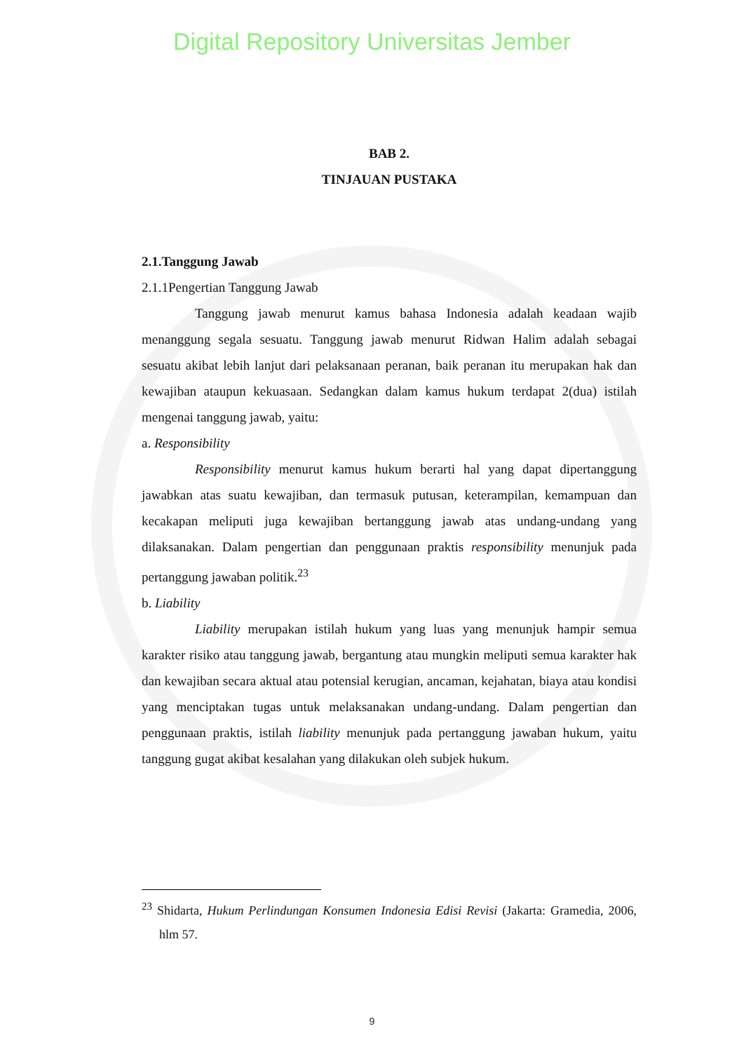Digital Repository Universitas Jember
BAB 2.
TINJAUAN PUSTAKA
2.1.Tanggung Jawab
2.1.1Pengertian Tanggung Jawab
Tanggung jawab menurut kamus bahasa Indonesia adalah keadaan wajib menanggung segala sesuatu. Tanggung jawab menurut Ridwan Halim adalah sebagai sesuatu akibat lebih lanjut dari pelaksanaan peranan, baik peranan itu merupakan hak dan kewajiban ataupun kekuasaan. Sedangkan dalam kamus hukum terdapat 2(dua) istilah mengenai tanggung jawab, yaitu:
a. Responsibility
Responsibility menurut kamus hukum berarti hal yang dapat dipertanggung jawabkan atas suatu kewajiban, dan termasuk putusan, keterampilan, kemampuan dan kecakapan meliputi juga kewajiban bertanggung jawab atas undang-undang yang dilaksanakan. Dalam pengertian dan penggunaan praktis responsibility menunjuk pada pertanggung jawaban politik.<sup>23</sup>
b. Liability
Liability merupakan istilah hukum yang luas yang menunjuk hampir semua karakter risiko atau tanggung jawab, bergantung atau mungkin meliputi semua karakter hak dan kewajiban secara aktual atau potensial kerugian, ancaman, kejahatan, biaya atau kondisi yang menciptakan tugas untuk melaksanakan undang-undang. Dalam pengertian dan penggunaan praktis, istilah liability menunjuk pada pertanggung jawaban hukum, yaitu tanggung gugat akibat kesalahan yang dilakukan oleh subjek hukum.
<sup>23</sup> Shidarta, Hukum Perlindungan Konsumen Indonesia Edisi Revisi (Jakarta: Gramedia, 2006, hlm 57.
9